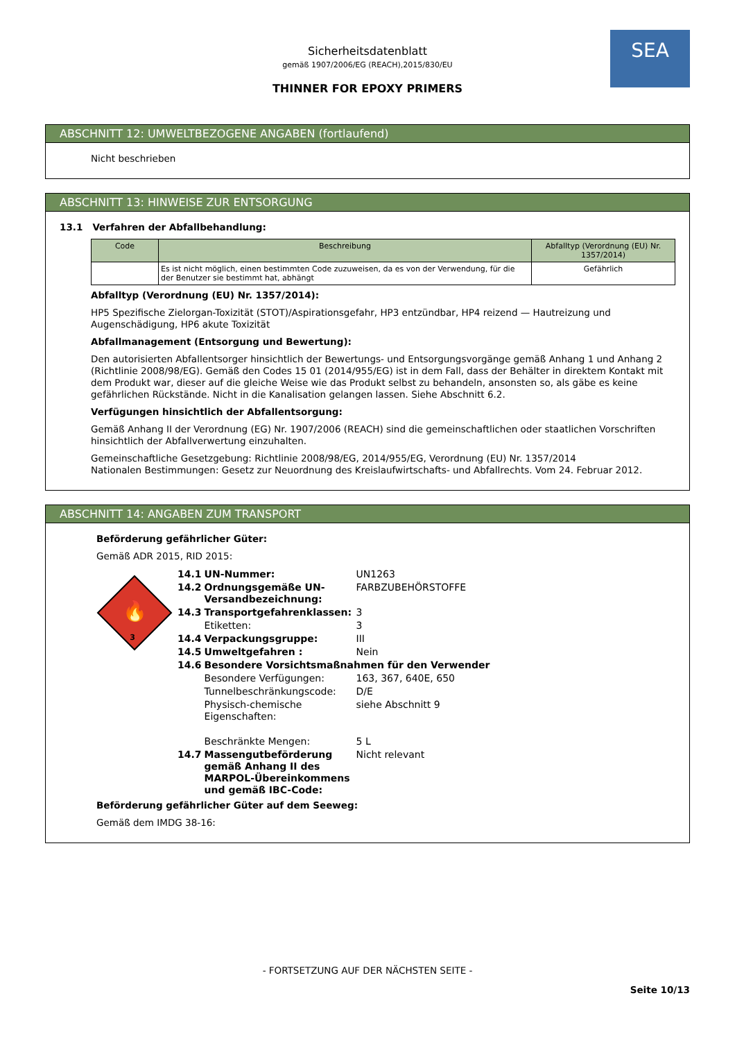SEA
Sicherheitsdatenblatt
gemäß 1907/2006/EG (REACH),2015/830/EU
THINNER FOR EPOXY PRIMERS
ABSCHNITT 12: UMWELTBEZOGENE ANGABEN (fortlaufend)
Nicht beschrieben
ABSCHNITT 13: HINWEISE ZUR ENTSORGUNG
13.1 Verfahren der Abfallbehandlung:
| Code | Beschreibung | Abfalltyp (Verordnung (EU) Nr. 1357/2014) |
| --- | --- | --- |
| | Es ist nicht möglich, einen bestimmten Code zuzuweisen, da es von der Verwendung, für die der Benutzer sie bestimmt hat, abhängt | Gefährlich |
Abfalltyp (Verordnung (EU) Nr. 1357/2014):
HP5 Spezifische Zielorgan-Toxizität (STOT)/Aspirationsgefahr, HP3 entzündbar, HP4 reizend — Hautreizung und Augenschädigung, HP6 akute Toxizität
Abfallmanagement (Entsorgung und Bewertung):
Den autorisierten Abfallentsorger hinsichtlich der Bewertungs- und Entsorgungsvorgänge gemäß Anhang 1 und Anhang 2 (Richtlinie 2008/98/EG). Gemäß den Codes 15 01 (2014/955/EG) ist in dem Fall, dass der Behälter in direktem Kontakt mit dem Produkt war, dieser auf die gleiche Weise wie das Produkt selbst zu behandeln, ansonsten so, als gäbe es keine gefährlichen Rückstände. Nicht in die Kanalisation gelangen lassen. Siehe Abschnitt 6.2.
Verfügungen hinsichtlich der Abfallentsorgung:
Gemäß Anhang II der Verordnung (EG) Nr. 1907/2006 (REACH) sind die gemeinschaftlichen oder staatlichen Vorschriften hinsichtlich der Abfallverwertung einzuhalten.
Gemeinschaftliche Gesetzgebung: Richtlinie 2008/98/EG, 2014/955/EG, Verordnung (EU) Nr. 1357/2014
Nationalen Bestimmungen: Gesetz zur Neuordnung des Kreislaufwirtschafts- und Abfallrechts. Vom 24. Februar 2012.
ABSCHNITT 14: ANGABEN ZUM TRANSPORT
Beförderung gefährlicher Güter:
Gemäß ADR 2015, RID 2015:
🔥
3
| 14.1 | UN-Nummer: | UN1263 |
| 14.2 | Ordnungsgemäße UN-Versandbezeichnung: | FARBZUBEHÖRSTOFFE |
| 14.3 | Transportgefahrenklassen: | 3 |
| | Etiketten: | 3 |
| 14.4 | Verpackungsgruppe: | III |
| 14.5 | Umweltgefahren : | Nein |
| 14.6 | Besondere Vorsichtsmaßnahmen für den Verwender | |
| | Besondere Verfügungen: | 163, 367, 640E, 650 |
| | Tunnelbeschränkungscode: | D/E |
| | Physisch-chemische Eigenschaften: | siehe Abschnitt 9 |
| | Beschränkte Mengen: | 5 L |
| 14.7 | Massengutbeförderung gemäß Anhang II des MARPOL-Übereinkommens und gemäß IBC-Code: | Nicht relevant |
Beförderung gefährlicher Güter auf dem Seeweg:
Gemäß dem IMDG 38-16:
- FORTSETZUNG AUF DER NÄCHSTEN SEITE -
Seite 10/13